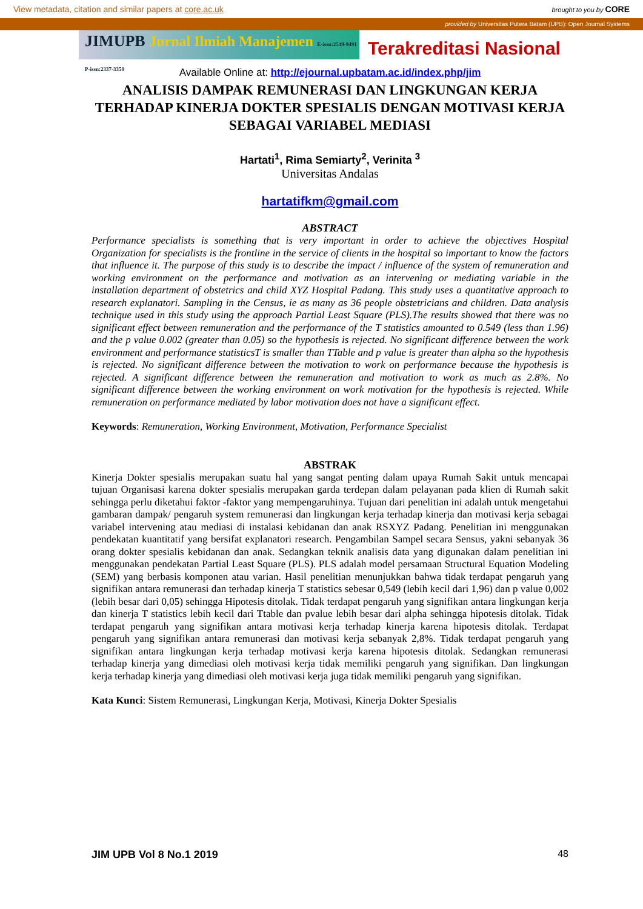View metadata, citation and similar papers at core.ac.uk brought to you by CORE
provided by Universitas Putera Batam (UPB): Open Journal Systems
JIMUPB Jurnal Ilmiah Manajemen E-issn:2549-9491 P-issn:2337-3350
Terakreditasi Nasional
Available Online at: http://ejournal.upbatam.ac.id/index.php/jim
ANALISIS DAMPAK REMUNERASI DAN LINGKUNGAN KERJA TERHADAP KINERJA DOKTER SPESIALIS DENGAN MOTIVASI KERJA SEBAGAI VARIABEL MEDIASI
Hartati<sup>1</sup>, Rima Semiarty<sup>2</sup>, Verinita <sup>3</sup>
Universitas Andalas
hartatifkm@gmail.com
ABSTRACT
Performance specialists is something that is very important in order to achieve the objectives Hospital Organization for specialists is the frontline in the service of clients in the hospital so important to know the factors that influence it. The purpose of this study is to describe the impact / influence of the system of remuneration and working environment on the performance and motivation as an intervening or mediating variable in the installation department of obstetrics and child XYZ Hospital Padang. This study uses a quantitative approach to research explanatori. Sampling in the Census, ie as many as 36 people obstetricians and children. Data analysis technique used in this study using the approach Partial Least Square (PLS).The results showed that there was no significant effect between remuneration and the performance of the T statistics amounted to 0.549 (less than 1.96) and the p value 0.002 (greater than 0.05) so the hypothesis is rejected. No significant difference between the work environment and performance statisticsT is smaller than TTable and p value is greater than alpha so the hypothesis is rejected. No significant difference between the motivation to work on performance because the hypothesis is rejected. A significant difference between the remuneration and motivation to work as much as 2.8%. No significant difference between the working environment on work motivation for the hypothesis is rejected. While remuneration on performance mediated by labor motivation does not have a significant effect.
Keywords: Remuneration, Working Environment, Motivation, Performance Specialist
ABSTRAK
Kinerja Dokter spesialis merupakan suatu hal yang sangat penting dalam upaya Rumah Sakit untuk mencapai tujuan Organisasi karena dokter spesialis merupakan garda terdepan dalam pelayanan pada klien di Rumah sakit sehingga perlu diketahui faktor -faktor yang mempengaruhinya. Tujuan dari penelitian ini adalah untuk mengetahui gambaran dampak/ pengaruh system remunerasi dan lingkungan kerja terhadap kinerja dan motivasi kerja sebagai variabel intervening atau mediasi di instalasi kebidanan dan anak RSXYZ Padang. Penelitian ini menggunakan pendekatan kuantitatif yang bersifat explanatori research. Pengambilan Sampel secara Sensus, yakni sebanyak 36 orang dokter spesialis kebidanan dan anak. Sedangkan teknik analisis data yang digunakan dalam penelitian ini menggunakan pendekatan Partial Least Square (PLS). PLS adalah model persamaan Structural Equation Modeling (SEM) yang berbasis komponen atau varian. Hasil penelitian menunjukkan bahwa tidak terdapat pengaruh yang signifikan antara remunerasi dan terhadap kinerja T statistics sebesar 0,549 (lebih kecil dari 1,96) dan p value 0,002 (lebih besar dari 0,05) sehingga Hipotesis ditolak. Tidak terdapat pengaruh yang signifikan antara lingkungan kerja dan kinerja T statistics lebih kecil dari Ttable dan pvalue lebih besar dari alpha sehingga hipotesis ditolak. Tidak terdapat pengaruh yang signifikan antara motivasi kerja terhadap kinerja karena hipotesis ditolak. Terdapat pengaruh yang signifikan antara remunerasi dan motivasi kerja sebanyak 2,8%. Tidak terdapat pengaruh yang signifikan antara lingkungan kerja terhadap motivasi kerja karena hipotesis ditolak. Sedangkan remunerasi terhadap kinerja yang dimediasi oleh motivasi kerja tidak memiliki pengaruh yang signifikan. Dan lingkungan kerja terhadap kinerja yang dimediasi oleh motivasi kerja juga tidak memiliki pengaruh yang signifikan.
Kata Kunci: Sistem Remunerasi, Lingkungan Kerja, Motivasi, Kinerja Dokter Spesialis
JIM UPB Vol 8 No.1 2019 48